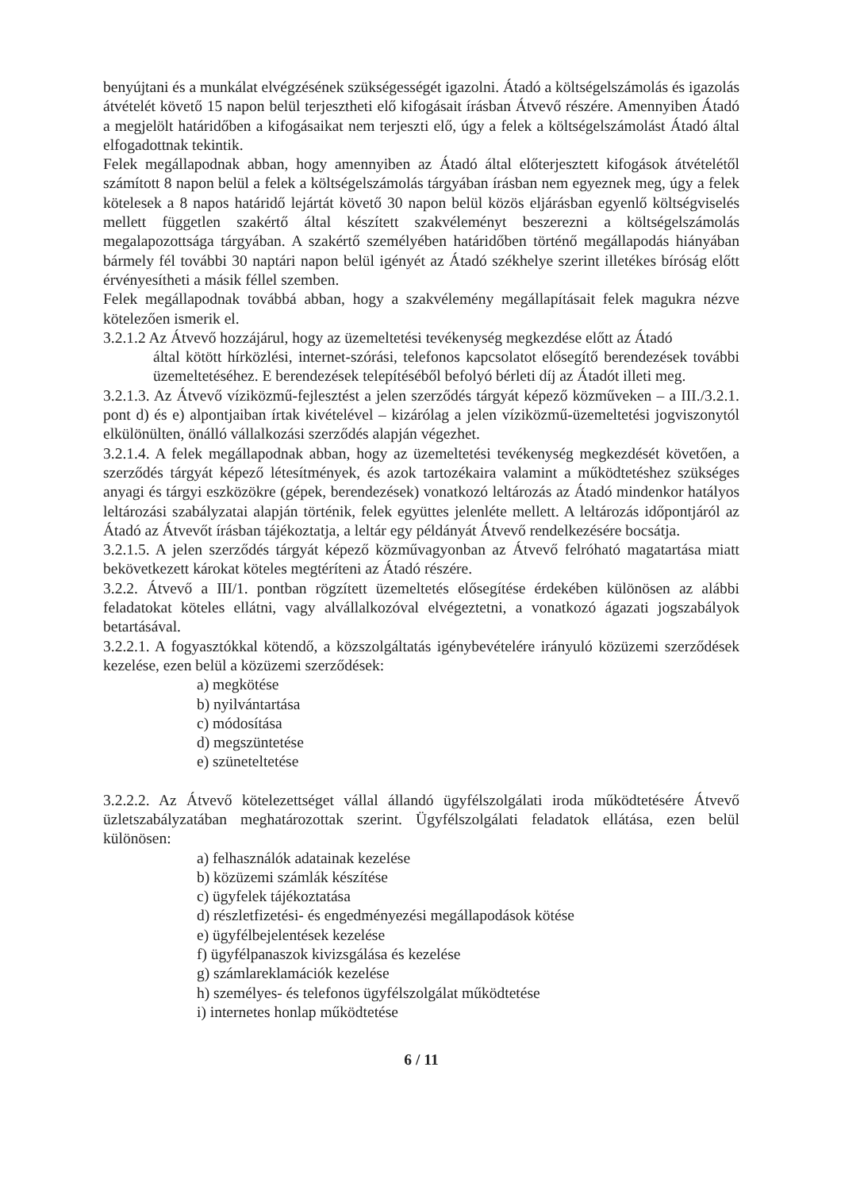benyújtani és a munkálat elvégzésének szükségességét igazolni. Átadó a költségelszámolás és igazolás átvételét követő 15 napon belül terjesztheti elő kifogásait írásban Átvevő részére. Amennyiben Átadó a megjelölt határidőben a kifogásaikat nem terjeszti elő, úgy a felek a költségelszámolást Átadó által elfogadottnak tekintik.
Felek megállapodnak abban, hogy amennyiben az Átadó által előterjesztett kifogások átvételétől számított 8 napon belül a felek a költségelszámolás tárgyában írásban nem egyeznek meg, úgy a felek kötelesek a 8 napos határidő lejártát követő 30 napon belül közös eljárásban egyenlő költségviselés mellett független szakértő által készített szakvéleményt beszerezni a költségelszámolás megalapozottsága tárgyában. A szakértő személyében határidőben történő megállapodás hiányában bármely fél további 30 naptári napon belül igényét az Átadó székhelye szerint illetékes bíróság előtt érvényesítheti a másik féllel szemben.
Felek megállapodnak továbbá abban, hogy a szakvélemény megállapításait felek magukra nézve kötelezően ismerik el.
3.2.1.2 Az Átvevő hozzájárul, hogy az üzemeltetési tevékenység megkezdése előtt az Átadó
által kötött hírközlési, internet-szórási, telefonos kapcsolatot elősegítő berendezések további üzemeltetéséhez. E berendezések telepítéséből befolyó bérleti díj az Átadót illeti meg.
3.2.1.3. Az Átvevő víziközmű-fejlesztést a jelen szerződés tárgyát képező közműveken – a III./3.2.1. pont d) és e) alpontjaiban írtak kivételével – kizárólag a jelen víziközmű-üzemeltetési jogviszonytól elkülönülten, önálló vállalkozási szerződés alapján végezhet.
3.2.1.4. A felek megállapodnak abban, hogy az üzemeltetési tevékenység megkezdését követően, a szerződés tárgyát képező létesítmények, és azok tartozékaira valamint a működtetéshez szükséges anyagi és tárgyi eszközökre (gépek, berendezések) vonatkozó leltározás az Átadó mindenkor hatályos leltározási szabályzatai alapján történik, felek együttes jelenléte mellett. A leltározás időpontjáról az Átadó az Átvevőt írásban tájékoztatja, a leltár egy példányát Átvevő rendelkezésére bocsátja.
3.2.1.5. A jelen szerződés tárgyát képező közművagyonban az Átvevő felróható magatartása miatt bekövetkezett károkat köteles megtéríteni az Átadó részére.
3.2.2. Átvevő a III/1. pontban rögzített üzemeltetés elősegítése érdekében különösen az alábbi feladatokat köteles ellátni, vagy alvállalkozóval elvégeztetni, a vonatkozó ágazati jogszabályok betartásával.
3.2.2.1. A fogyasztókkal kötendő, a közszolgáltatás igénybevételére irányuló közüzemi szerződések kezelése, ezen belül a közüzemi szerződések:
a) megkötése
b) nyilvántartása
c) módosítása
d) megszüntetése
e) szüneteltetése
3.2.2.2. Az Átvevő kötelezettséget vállal állandó ügyfélszolgálati iroda működtetésére Átvevő üzletszabályzatában meghatározottak szerint. Ügyfélszolgálati feladatok ellátása, ezen belül különösen:
a) felhasználók adatainak kezelése
b) közüzemi számlák készítése
c) ügyfelek tájékoztatása
d) részletfizetési- és engedményezési megállapodások kötése
e) ügyfélbejelentések kezelése
f) ügyfélpanaszok kivizsgálása és kezelése
g) számlareklamációk kezelése
h) személyes- és telefonos ügyfélszolgálat működtetése
i) internetes honlap működtetése
6 / 11